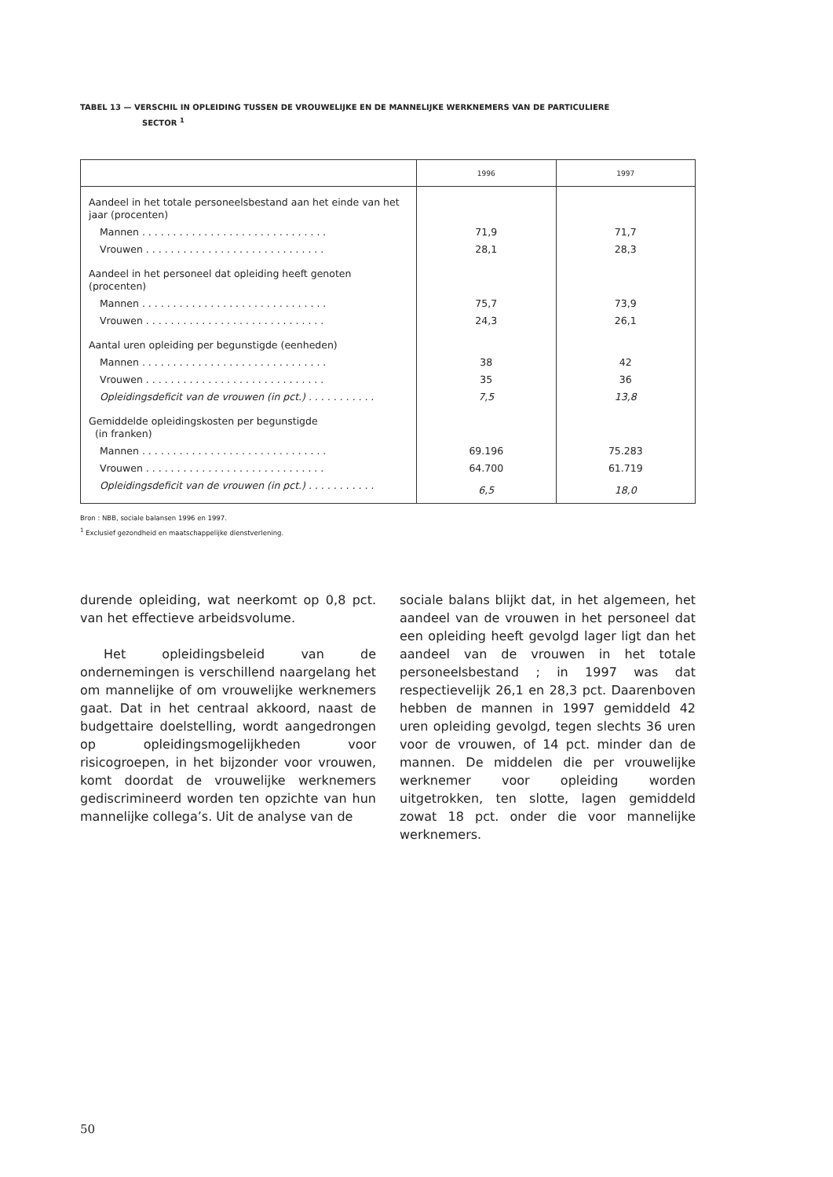TABEL 13 — VERSCHIL IN OPLEIDING TUSSEN DE VROUWELIJKE EN DE MANNELIJKE WERKNEMERS VAN DE PARTICULIERE
SECTOR <sup>1</sup>
| | 1996 | 1997 |
| --- | --- | --- |
| Aandeel in het totale personeelsbestand aan het einde van het jaar (procenten) | | |
| Mannen . . . . . . . . . . . . . . . . . . . . . . . . . . . . . . | 71,9 | 71,7 |
| Vrouwen . . . . . . . . . . . . . . . . . . . . . . . . . . . . . | 28,1 | 28,3 |
| Aandeel in het personeel dat opleiding heeft genoten (procenten) | | |
| Mannen . . . . . . . . . . . . . . . . . . . . . . . . . . . . . . | 75,7 | 73,9 |
| Vrouwen . . . . . . . . . . . . . . . . . . . . . . . . . . . . . | 24,3 | 26,1 |
| Aantal uren opleiding per begunstigde (eenheden) | | |
| Mannen . . . . . . . . . . . . . . . . . . . . . . . . . . . . . . | 38 | 42 |
| Vrouwen . . . . . . . . . . . . . . . . . . . . . . . . . . . . . | 35 | 36 |
| Opleidingsdeficit van de vrouwen (in pct.) . . . . . . . . . . . | 7,5 | 13,8 |
| Gemiddelde opleidingskosten per begunstigde (in franken) | | |
| Mannen . . . . . . . . . . . . . . . . . . . . . . . . . . . . . . | 69.196 | 75.283 |
| Vrouwen . . . . . . . . . . . . . . . . . . . . . . . . . . . . . | 64.700 | 61.719 |
| Opleidingsdeficit van de vrouwen (in pct.) . . . . . . . . . . . | 6,5 | 18,0 |
Bron : NBB, sociale balansen 1996 en 1997.
<sup>1</sup> Exclusief gezondheid en maatschappelijke dienstverlening.
durende opleiding, wat neerkomt op 0,8 pct. van het effectieve arbeidsvolume.
Het opleidingsbeleid van de ondernemingen is verschillend naargelang het om mannelijke of om vrouwelijke werknemers gaat. Dat in het centraal akkoord, naast de budgettaire doelstelling, wordt aangedrongen op opleidingsmogelijkheden voor risicogroepen, in het bijzonder voor vrouwen, komt doordat de vrouwelijke werknemers gediscrimineerd worden ten opzichte van hun mannelijke collega’s. Uit de analyse van de
sociale balans blijkt dat, in het algemeen, het aandeel van de vrouwen in het personeel dat een opleiding heeft gevolgd lager ligt dan het aandeel van de vrouwen in het totale personeelsbestand ; in 1997 was dat respectievelijk 26,1 en 28,3 pct. Daarenboven hebben de mannen in 1997 gemiddeld 42 uren opleiding gevolgd, tegen slechts 36 uren voor de vrouwen, of 14 pct. minder dan de mannen. De middelen die per vrouwelijke werknemer voor opleiding worden uitgetrokken, ten slotte, lagen gemiddeld zowat 18 pct. onder die voor mannelijke werknemers.
50